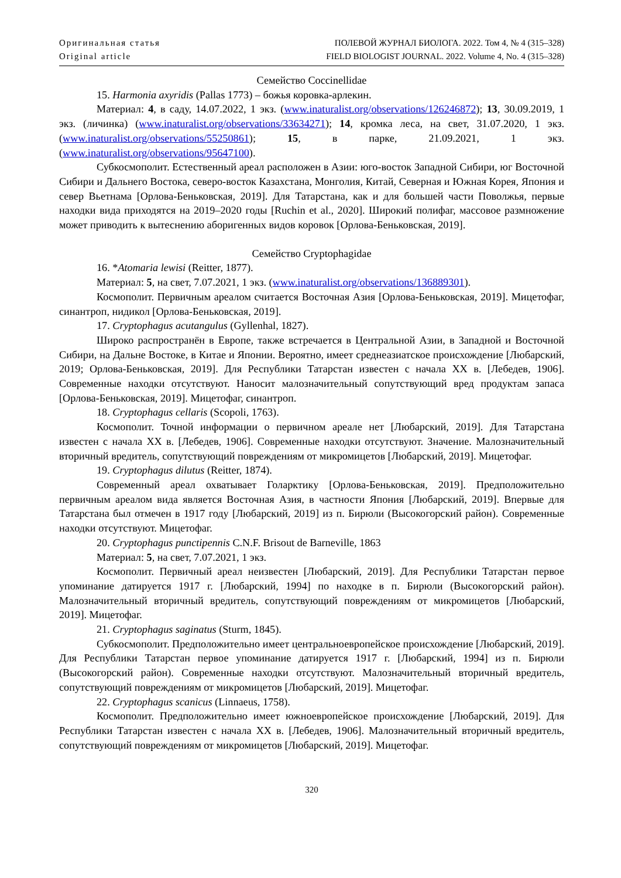Оригинальная статья
Original article
ПОЛЕВОЙ ЖУРНАЛ БИОЛОГА. 2022. Том 4, № 4 (315–328)
FIELD BIOLOGIST JOURNAL. 2022. Volume 4, No. 4 (315–328)
Семейство Coccinellidae
15. Harmonia axyridis (Pallas 1773) – божья коровка-арлекин.
Материал: 4, в саду, 14.07.2022, 1 экз. (www.inaturalist.org/observations/126246872); 13, 30.09.2019, 1 экз. (личинка) (www.inaturalist.org/observations/33634271); 14, кромка леса, на свет, 31.07.2020, 1 экз. (www.inaturalist.org/observations/55250861); 15, в парке, 21.09.2021, 1 экз. (www.inaturalist.org/observations/95647100).
Субкосмополит. Естественный ареал расположен в Азии: юго-восток Западной Сибири, юг Восточной Сибири и Дальнего Востока, северо-восток Казахстана, Монголия, Китай, Северная и Южная Корея, Япония и север Вьетнама [Орлова-Беньковская, 2019]. Для Татарстана, как и для большей части Поволжья, первые находки вида приходятся на 2019–2020 годы [Ruchin et al., 2020]. Широкий полифаг, массовое размножение может приводить к вытеснению аборигенных видов коровок [Орлова-Беньковская, 2019].
Семейство Cryptophagidae
16. *Atomaria lewisi (Reitter, 1877).
Материал: 5, на свет, 7.07.2021, 1 экз. (www.inaturalist.org/observations/136889301).
Космополит. Первичным ареалом считается Восточная Азия [Орлова-Беньковская, 2019]. Мицетофаг, синантроп, нидикол [Орлова-Беньковская, 2019].
17. Cryptophagus acutangulus (Gyllenhal, 1827).
Широко распространён в Европе, также встречается в Центральной Азии, в Западной и Восточной Сибири, на Дальне Востоке, в Китае и Японии. Вероятно, имеет среднеазиатское происхождение [Любарский, 2019; Орлова-Беньковская, 2019]. Для Республики Татарстан известен с начала XX в. [Лебедев, 1906]. Современные находки отсутствуют. Наносит малозначительный сопутствующий вред продуктам запаса [Орлова-Беньковская, 2019]. Мицетофаг, синантроп.
18. Cryptophagus cellaris (Scopoli, 1763).
Космополит. Точной информации о первичном ареале нет [Любарский, 2019]. Для Татарстана известен с начала XX в. [Лебедев, 1906]. Современные находки отсутствуют. Значение. Малозначительный вторичный вредитель, сопутствующий повреждениям от микромицетов [Любарский, 2019]. Мицетофаг.
19. Cryptophagus dilutus (Reitter, 1874).
Современный ареал охватывает Голарктику [Орлова-Беньковская, 2019]. Предположительно первичным ареалом вида является Восточная Азия, в частности Япония [Любарский, 2019]. Впервые для Татарстана был отмечен в 1917 году [Любарский, 2019] из п. Бирюли (Высокогорский район). Современные находки отсутствуют. Мицетофаг.
20. Cryptophagus punctipennis C.N.F. Brisout de Barneville, 1863
Материал: 5, на свет, 7.07.2021, 1 экз.
Космополит. Первичный ареал неизвестен [Любарский, 2019]. Для Республики Татарстан первое упоминание датируется 1917 г. [Любарский, 1994] по находке в п. Бирюли (Высокогорский район). Малозначительный вторичный вредитель, сопутствующий повреждениям от микромицетов [Любарский, 2019]. Мицетофаг.
21. Cryptophagus saginatus (Sturm, 1845).
Субкосмополит. Предположительно имеет центральноевропейское происхождение [Любарский, 2019]. Для Республики Татарстан первое упоминание датируется 1917 г. [Любарский, 1994] из п. Бирюли (Высокогорский район). Современные находки отсутствуют. Малозначительный вторичный вредитель, сопутствующий повреждениям от микромицетов [Любарский, 2019]. Мицетофаг.
22. Cryptophagus scanicus (Linnaeus, 1758).
Космополит. Предположительно имеет южноевропейское происхождение [Любарский, 2019]. Для Республики Татарстан известен с начала XX в. [Лебедев, 1906]. Малозначительный вторичный вредитель, сопутствующий повреждениям от микромицетов [Любарский, 2019]. Мицетофаг.
320